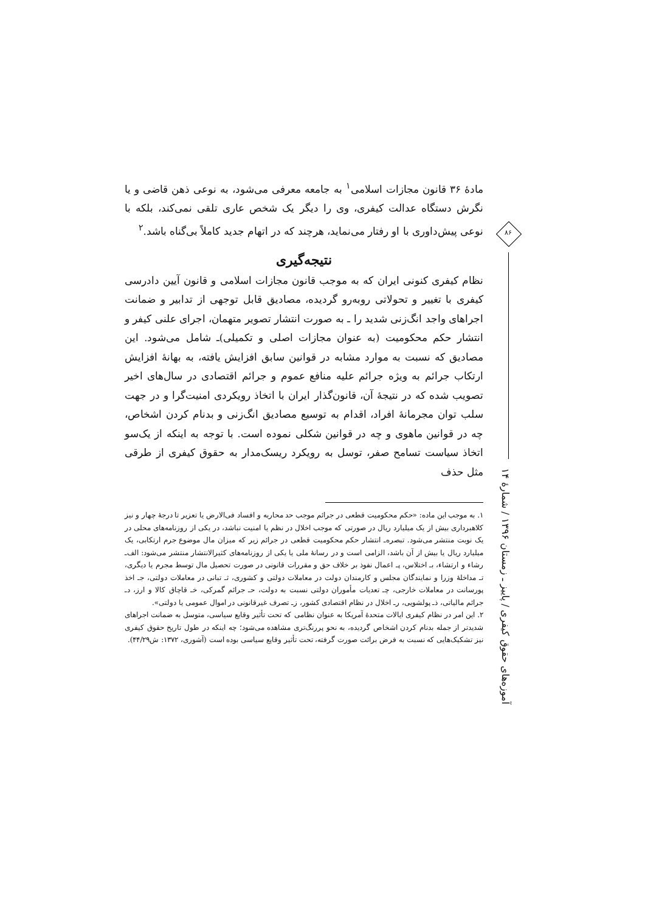مادهٔ ۳۶ قانون مجازات اسلامی<sup>۱</sup> به جامعه معرفی می‌شود، به نوعی ذهن قاضی و یا نگرش دستگاه عدالت کیفری، وی را دیگر یک شخص عاری تلقی نمی‌کند، بلکه با نوعی پیش‌داوری با او رفتار می‌نماید، هرچند که در اتهام جدید کاملاً بی‌گناه باشد.<sup>۲</sup>
نتیجه‌گیری
نظام کیفری کنونی ایران که به موجب قانون مجازات اسلامی و قانون آیین دادرسی کیفری با تغییر و تحولاتی روبه‌رو گردیده، مصادیق قابل توجهی از تدابیر و ضمانت اجراهای واجد انگ‌زنی شدید را ـ به صورت انتشار تصویر متهمان، اجرای علنی کیفر و انتشار حکم محکومیت (به عنوان مجازات اصلی و تکمیلی)ـ شامل می‌شود. این مصادیق که نسبت به موارد مشابه در قوانین سابق افزایش یافته، به بهانهٔ افزایش ارتکاب جرائم به ویژه جرائم علیه منافع عموم و جرائم اقتصادی در سال‌های اخیر تصویب شده که در نتیجهٔ آن، قانون‌گذار ایران با اتخاذ رویکردی امنیت‌گرا و در جهت سلب توان مجرمانهٔ افراد، اقدام به توسیع مصادیق انگ‌زنی و بدنام کردن اشخاص، چه در قوانین ماهوی و چه در قوانین شکلی نموده است. با توجه به اینکه از یک‌سو اتخاذ سیاست تسامح صفر، توسل به رویکرد ریسک‌مدار به حقوق کیفری از طرقی مثل حذف
۱. به موجب این ماده: «حکم محکومیت قطعی در جرائم موجب حد محاربه و افساد فی‌الارض یا تعزیر تا درجهٔ چهار و نیز کلاهبرداری بیش از یک میلیارد ریال در صورتی که موجب اخلال در نظم یا امنیت نباشد، در یکی از روزنامه‌های محلی در یک نوبت منتشر می‌شود. تبصره‌ـ انتشار حکم محکومیت قطعی در جرائم زیر که میزان مال موضوع جرم ارتکابی، یک میلیارد ریال یا بیش از آن باشد، الزامی است و در رسانهٔ ملی یا یکی از روزنامه‌های کثیرالانتشار منتشر می‌شود: الف‌ـ رشاء و ارتشاء، بـ اختلاس، پـ اعمال نفوذ بر خلاف حق و مقررات قانونی در صورت تحصیل مال توسط مجرم یا دیگری، تـ مداخلهٔ وزرا و نمایندگان مجلس و کارمندان دولت در معاملات دولتی و کشوری، ثـ تبانی در معاملات دولتی، جـ اخذ پورسانت در معاملات خارجی، چـ تعدیات مأموران دولتی نسبت به دولت، حـ جرائم گمرکی، خـ قاچاق کالا و ارز، دـ جرائم مالیاتی، ذـ پولشویی، رـ اخلال در نظام اقتصادی کشور، زـ تصرف غیرقانونی در اموال عمومی یا دولتی».
۲. این امر در نظام کیفری ایالات متحدهٔ آمریکا به عنوان نظامی که تحت تأثیر وقایع سیاسی، متوسل به ضمانت اجراهای شدیدتر از جمله بدنام کردن اشخاص گردیده، به نحو پررنگ‌تری مشاهده می‌شود؛ چه اینکه در طول تاریخ حقوق کیفری نیز تشکیک‌هایی که نسبت به فرض برائت صورت گرفته، تحت تأثیر وقایع سیاسی بوده است (آشوری، ۱۳۷۲: ش۴۴/۲۹).
۸۶
آموزه‌های حقوق کیفری / پاییز ـ زمستان ۱۳۹۶ / شمارهٔ ۱۴